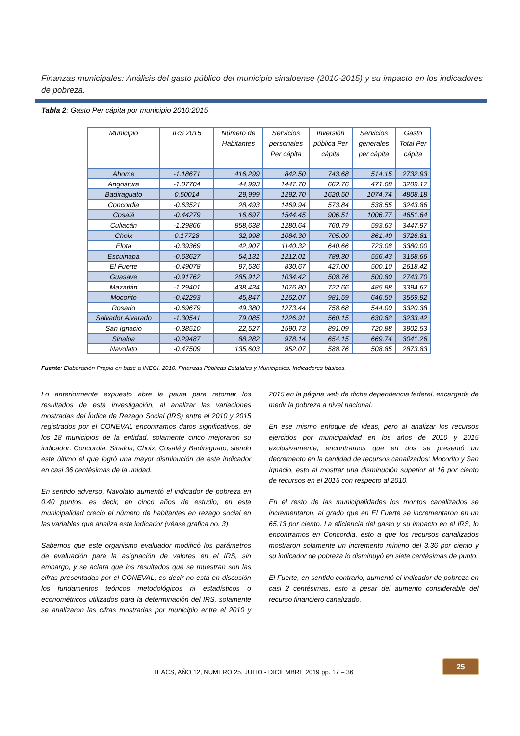Finanzas municipales: Análisis del gasto público del municipio sinaloense (2010-2015) y su impacto en los indicadores de pobreza.
Tabla 2: Gasto Per cápita por municipio 2010:2015
| Municipio | IRS 2015 | Número de Habitantes | Servicios personales Per cápita | Inversión pública Per cápita | Servicios generales per cápita | Gasto Total Per cápita |
| --- | --- | --- | --- | --- | --- | --- |
| Ahome | -1.18671 | 416,299 | 842.50 | 743.68 | 514.15 | 2732.93 |
| Angostura | -1.07704 | 44,993 | 1447.70 | 662.76 | 471.08 | 3209.17 |
| Badiraguato | 0.50014 | 29,999 | 1292.70 | 1620.50 | 1074.74 | 4808.18 |
| Concordia | -0.63521 | 28,493 | 1469.94 | 573.84 | 538.55 | 3243.86 |
| Cosalá | -0.44279 | 16,697 | 1544.45 | 906.51 | 1006.77 | 4651.64 |
| Culiacán | -1.29866 | 858,638 | 1280.64 | 760.79 | 593.63 | 3447.97 |
| Choix | 0.17728 | 32,998 | 1084.30 | 705.09 | 861.40 | 3726.81 |
| Elota | -0.39369 | 42,907 | 1140.32 | 640.66 | 723.08 | 3380.00 |
| Escuinapa | -0.63627 | 54,131 | 1212.01 | 789.30 | 556.43 | 3168.66 |
| El Fuerte | -0.49078 | 97,536 | 830.67 | 427.00 | 500.10 | 2618.42 |
| Guasave | -0.91762 | 285,912 | 1034.42 | 508.76 | 500.80 | 2743.70 |
| Mazatlán | -1.29401 | 438,434 | 1076.80 | 722.66 | 485.88 | 3394.67 |
| Mocorito | -0.42293 | 45,847 | 1262.07 | 981.59 | 646.50 | 3569.92 |
| Rosario | -0.69679 | 49,380 | 1273.44 | 758.68 | 544.00 | 3320.38 |
| Salvador Alvarado | -1.30541 | 79,085 | 1226.91 | 560.15 | 630.82 | 3233.42 |
| San Ignacio | -0.38510 | 22,527 | 1590.73 | 891.09 | 720.88 | 3902.53 |
| Sinaloa | -0.29487 | 88,282 | 978.14 | 654.15 | 669.74 | 3041.26 |
| Navolato | -0.47509 | 135,603 | 952.07 | 588.76 | 508.85 | 2873.83 |
Fuente: Elaboración Propia en base a INEGI, 2010. Finanzas Públicas Estatales y Municipales. Indicadores básicos.
Lo anteriormente expuesto abre la pauta para retomar los resultados de esta investigación, al analizar las variaciones mostradas del Índice de Rezago Social (IRS) entre el 2010 y 2015 registrados por el CONEVAL encontramos datos significativos, de los 18 municipios de la entidad, solamente cinco mejoraron su indicador: Concordia, Sinaloa, Choix, Cosalá y Badiraguato, siendo este último el que logró una mayor disminución de este indicador en casi 36 centésimas de la unidad.
En sentido adverso, Navolato aumentó el indicador de pobreza en 0.40 puntos, es decir, en cinco años de estudio, en esta municipalidad creció el número de habitantes en rezago social en las variables que analiza este indicador (véase grafica no. 3).
Sabemos que este organismo evaluador modificó los parámetros de evaluación para la asignación de valores en el IRS, sin embargo, y se aclara que los resultados que se muestran son las cifras presentadas por el CONEVAL, es decir no está en discusión los fundamentos teóricos metodológicos ni estadísticos o econométricos utilizados para la determinación del IRS, solamente se analizaron las cifras mostradas por municipio entre el 2010 y 2015 en la página web de dicha dependencia federal, encargada de medir la pobreza a nivel nacional.
En ese mismo enfoque de ideas, pero al analizar los recursos ejercidos por municipalidad en los años de 2010 y 2015 exclusivamente, encontramos que en dos se presentó un decremento en la cantidad de recursos canalizados: Mocorito y San Ignacio, esto al mostrar una disminución superior al 16 por ciento de recursos en el 2015 con respecto al 2010.
En el resto de las municipalidades los montos canalizados se incrementaron, al grado que en El Fuerte se incrementaron en un 65.13 por ciento. La eficiencia del gasto y su impacto en el IRS, lo encontramos en Concordia, esto a que los recursos canalizados mostraron solamente un incremento mínimo del 3.36 por ciento y su indicador de pobreza lo disminuyó en siete centésimas de punto.
El Fuerte, en sentido contrario, aumentó el indicador de pobreza en casi 2 centésimas, esto a pesar del aumento considerable del recurso financiero canalizado.
TEACS, AÑO 12, NUMERO 25, JULIO - DICIEMBRE 2019 pp. 17 – 36
25